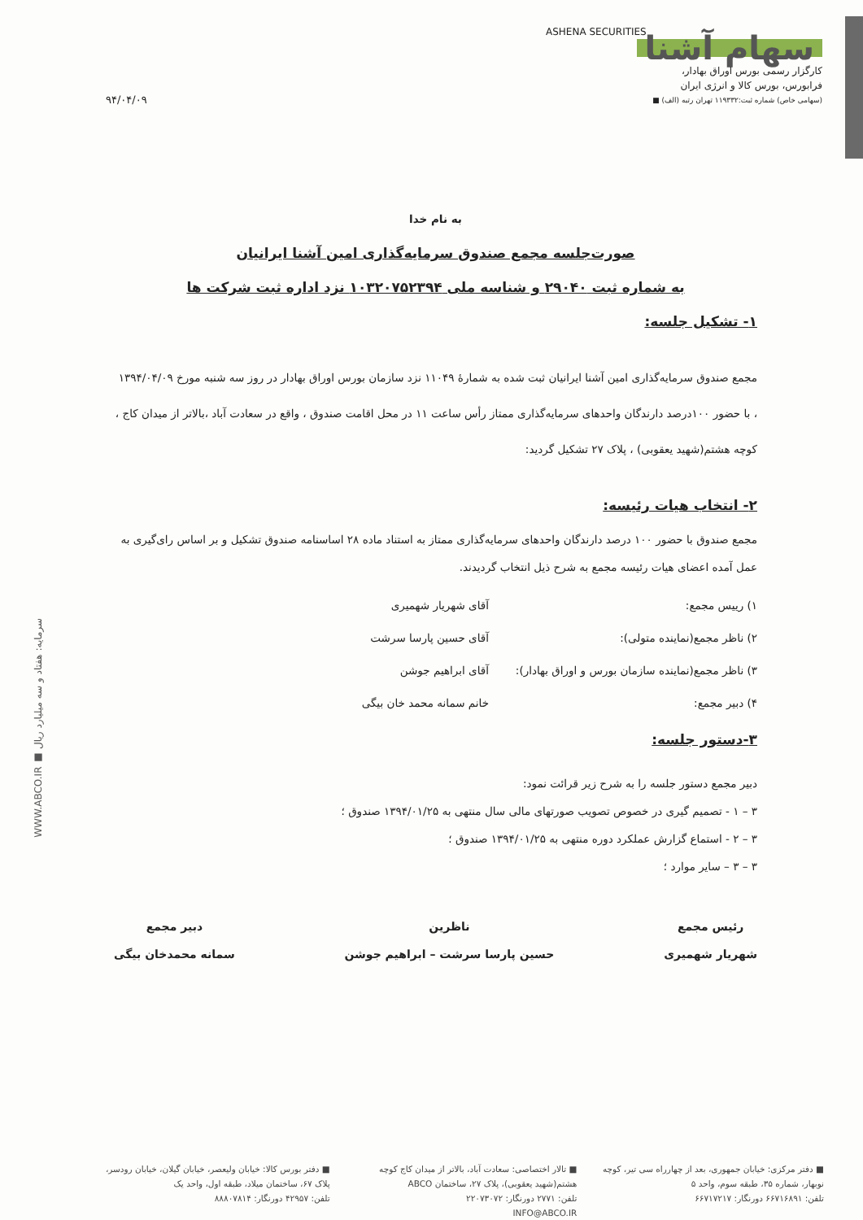WWW.ABCO.IR ■ سرمایه: هفتاد و سه میلیارد ریال
ASHENA SECURITIES
سهام آشنا
کارگزار رسمی بورس اوراق بهادار،
فرابورس، بورس کالا و انرژی ایران
(سهامی خاص) شماره ثبت:۱۱۹۳۳۲ تهران رتبه (الف) ■
۹۴/۰۴/۰۹
به نام خدا
صورت‌جلسه مجمع صندوق سرمایه‌گذاری امین آشنا ایرانیان
به شماره ثبت ۲۹۰۴۰ و شناسه ملی ۱۰۳۲۰۷۵۲۳۹۴ نزد اداره ثبت شرکت ها
۱- تشکیل جلسه:
مجمع صندوق سرمایه‌گذاری امین آشنا ایرانیان ثبت شده به شمارهٔ ۱۱۰۴۹ نزد سازمان بورس اوراق بهادار در روز سه شنبه مورخ ۱۳۹۴/۰۴/۰۹ ، با حضور ۱۰۰درصد دارندگان واحدهای سرمایه‌گذاری ممتاز رأس ساعت ۱۱ در محل اقامت صندوق ، واقع در سعادت آباد ،بالاتر از میدان کاج ، کوچه هشتم(شهید یعقوبی) ، پلاک ۲۷ تشکیل گردید:
۲- انتخاب هیات رئیسه:
مجمع صندوق با حضور ۱۰۰ درصد دارندگان واحدهای سرمایه‌گذاری ممتاز به استناد ماده ۲۸ اساسنامه صندوق تشکیل و بر اساس رای‌گیری به عمل آمده اعضای هیات رئیسه مجمع به شرح ذیل انتخاب گردیدند.
۱) رییس مجمع: آقای شهریار شهمیری
۲) ناظر مجمع(نماینده متولی): آقای حسین پارسا سرشت
۳) ناظر مجمع(نماینده سازمان بورس و اوراق بهادار): آقای ابراهیم جوشن
۴) دبیر مجمع: خانم سمانه محمد خان بیگی
۳-دستور جلسه:
دبیر مجمع دستور جلسه را به شرح زیر قرائت نمود:
۳ – ۱ - تصمیم گیری در خصوص تصویب صورتهای مالی سال منتهی به ۱۳۹۴/۰۱/۲۵ صندوق ؛
۳ – ۲ - استماع گزارش عملکرد دوره منتهی به ۱۳۹۴/۰۱/۲۵ صندوق ؛
۳ – ۳ – سایر موارد ؛
رئیس مجمع
شهریار شهمیری
ناظرین
حسین پارسا سرشت – ابراهیم جوشن
دبیر مجمع
سمانه محمدخان بیگی
■ دفتر مرکزی: خیابان جمهوری، بعد از چهارراه سی تیر، کوچه نوبهار، شماره ۳۵، طبقه سوم، واحد ۵
تلفن: ۶۶۷۱۶۸۹۱ دورنگار: ۶۶۷۱۷۲۱۷
■ تالار اختصاصی: سعادت آباد، بالاتر از میدان کاج کوچه هشتم(شهید یعقوبی)، پلاک ۲۷، ساختمان ABCO
تلفن: ۲۷۷۱ دورنگار: ۲۲۰۷۳۰۷۲
INFO@ABCO.IR
■ دفتر بورس کالا: خیابان ولیعصر، خیابان گیلان، خیابان رودسر، پلاک ۶۷، ساختمان میلاد، طبقه اول، واحد یک
تلفن: ۴۲۹۵۷ دورنگار: ۸۸۸۰۷۸۱۴